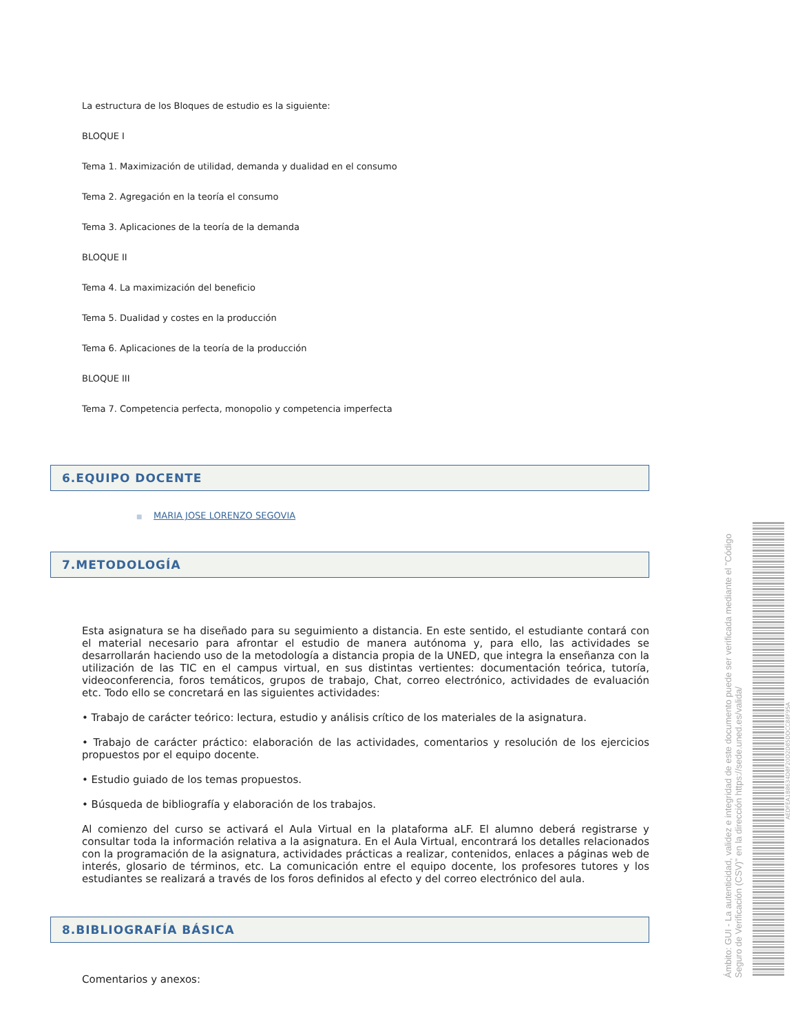La estructura de los Bloques de estudio es la siguiente:
BLOQUE I
Tema 1. Maximización de utilidad, demanda y dualidad en el consumo
Tema 2. Agregación en la teoría el consumo
Tema 3. Aplicaciones de la teoría de la demanda
BLOQUE II
Tema 4. La maximización del beneficio
Tema 5. Dualidad y costes en la producción
Tema 6. Aplicaciones de la teoría de la producción
BLOQUE III
Tema 7. Competencia perfecta, monopolio y competencia imperfecta
6.EQUIPO DOCENTE
■ MARIA JOSE LORENZO SEGOVIA
7.METODOLOGÍA
Esta asignatura se ha diseñado para su seguimiento a distancia. En este sentido, el estudiante contará con el material necesario para afrontar el estudio de manera autónoma y, para ello, las actividades se desarrollarán haciendo uso de la metodología a distancia propia de la UNED, que integra la enseñanza con la utilización de las TIC en el campus virtual, en sus distintas vertientes: documentación teórica, tutoría, videoconferencia, foros temáticos, grupos de trabajo, Chat, correo electrónico, actividades de evaluación etc. Todo ello se concretará en las siguientes actividades:
• Trabajo de carácter teórico: lectura, estudio y análisis crítico de los materiales de la asignatura.
• Trabajo de carácter práctico: elaboración de las actividades, comentarios y resolución de los ejercicios propuestos por el equipo docente.
• Estudio guiado de los temas propuestos.
• Búsqueda de bibliografía y elaboración de los trabajos.
Al comienzo del curso se activará el Aula Virtual en la plataforma aLF. El alumno deberá registrarse y consultar toda la información relativa a la asignatura. En el Aula Virtual, encontrará los detalles relacionados con la programación de la asignatura, actividades prácticas a realizar, contenidos, enlaces a páginas web de interés, glosario de términos, etc. La comunicación entre el equipo docente, los profesores tutores y los estudiantes se realizará a través de los foros definidos al efecto y del correo electrónico del aula.
8.BIBLIOGRAFÍA BÁSICA
Comentarios y anexos:
Ámbito: GUI - La autenticidad, validez e integridad de este documento puede ser verificada mediante el "Código Seguro de Verificación (CSV)" en la dirección https://sede.uned.es/valida/
AEDFEA1B8634D8F20D2D85DDCC88F95A